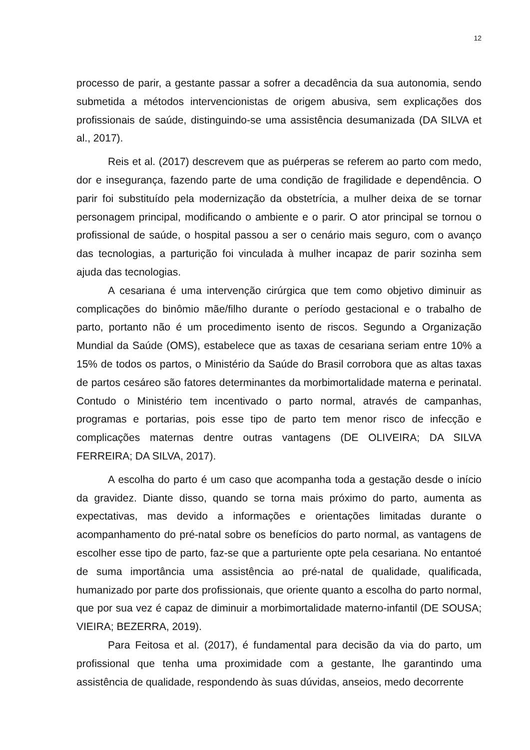12
processo de parir, a gestante passar a sofrer a decadência da sua autonomia, sendo submetida a métodos intervencionistas de origem abusiva, sem explicações dos profissionais de saúde, distinguindo-se uma assistência desumanizada (DA SILVA et al., 2017).
Reis et al. (2017) descrevem que as puérperas se referem ao parto com medo, dor e insegurança, fazendo parte de uma condição de fragilidade e dependência. O parir foi substituído pela modernização da obstetrícia, a mulher deixa de se tornar personagem principal, modificando o ambiente e o parir. O ator principal se tornou o profissional de saúde, o hospital passou a ser o cenário mais seguro, com o avanço das tecnologias, a parturição foi vinculada à mulher incapaz de parir sozinha sem ajuda das tecnologias.
A cesariana é uma intervenção cirúrgica que tem como objetivo diminuir as complicações do binômio mãe/filho durante o período gestacional e o trabalho de parto, portanto não é um procedimento isento de riscos. Segundo a Organização Mundial da Saúde (OMS), estabelece que as taxas de cesariana seriam entre 10% a 15% de todos os partos, o Ministério da Saúde do Brasil corrobora que as altas taxas de partos cesáreo são fatores determinantes da morbimortalidade materna e perinatal. Contudo o Ministério tem incentivado o parto normal, através de campanhas, programas e portarias, pois esse tipo de parto tem menor risco de infecção e complicações maternas dentre outras vantagens (DE OLIVEIRA; DA SILVA FERREIRA; DA SILVA, 2017).
A escolha do parto é um caso que acompanha toda a gestação desde o início da gravidez. Diante disso, quando se torna mais próximo do parto, aumenta as expectativas, mas devido a informações e orientações limitadas durante o acompanhamento do pré-natal sobre os benefícios do parto normal, as vantagens de escolher esse tipo de parto, faz-se que a parturiente opte pela cesariana. No entantoé de suma importância uma assistência ao pré-natal de qualidade, qualificada, humanizado por parte dos profissionais, que oriente quanto a escolha do parto normal, que por sua vez é capaz de diminuir a morbimortalidade materno-infantil (DE SOUSA; VIEIRA; BEZERRA, 2019).
Para Feitosa et al. (2017), é fundamental para decisão da via do parto, um profissional que tenha uma proximidade com a gestante, lhe garantindo uma assistência de qualidade, respondendo às suas dúvidas, anseios, medo decorrente